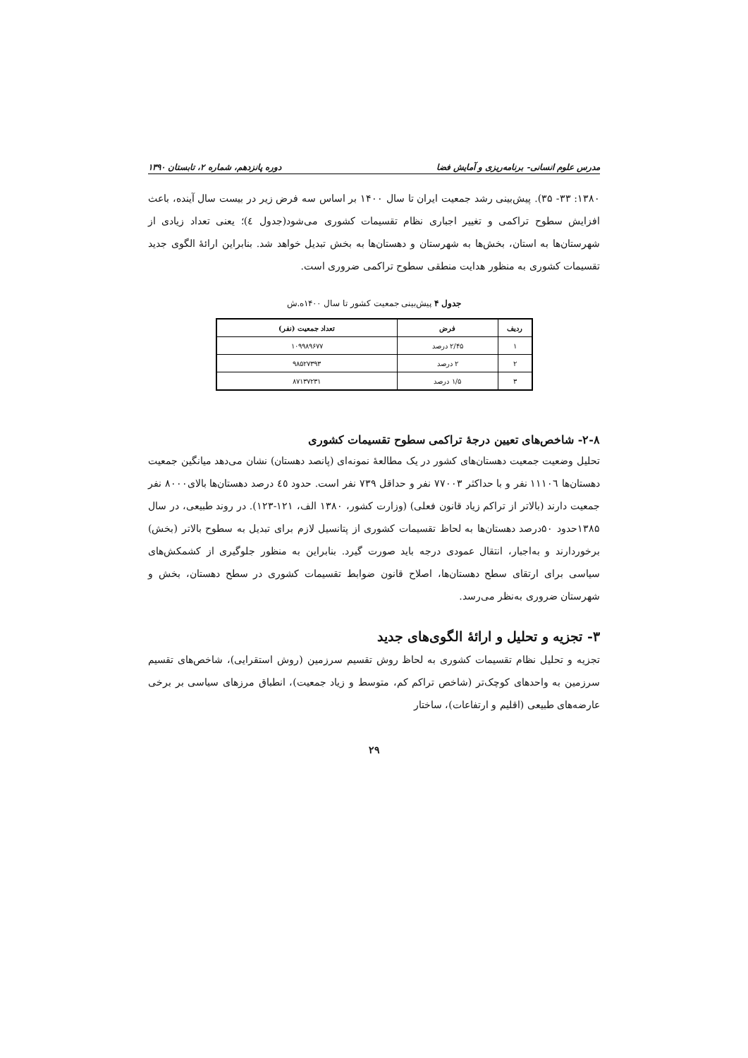مدرس علوم انسانی- برنامه‌ریزی و آمایش فضا دوره پانزدهم، شماره ۲، تابستان ۱۳۹۰
۱۳۸۰: ۳۳- ۳۵). پیش‌بینی رشد جمعیت ایران تا سال ۱۴۰۰ بر اساس سه فرض زیر در بیست سال آینده، باعث افزایش سطوح تراکمی و تغییر اجباری نظام تقسیمات کشوری می‌شود(جدول ٤)؛ یعنی تعداد زیادی از شهرستان‌ها به استان، بخش‌ها به شهرستان و دهستان‌ها به بخش تبدیل خواهد شد. بنابراین ارائۀ الگوی جدید تقسیمات کشوری به منظور هدایت منطقی سطوح تراکمی ضروری است.
جدول ۴ پیش‌بینی جمعیت کشور تا سال ۱۴۰۰ه.ش
| ردیف | فرض | تعداد جمعیت (نفر) |
| --- | --- | --- |
| ۱ | ۲/۴۵ درصد | ۱۰۹۹۸۹۶۷۷ |
| ۲ | ۲ درصد | ۹۸۵۲۷۳۹۳ |
| ۳ | ۱/۵ درصد | ۸۷۱۳۷۲۳۱ |
۲-۸- شاخص‌های تعیین درجۀ تراکمی سطوح تقسیمات کشوری
تحلیل وضعیت جمعیت دهستان‌های کشور در یک مطالعۀ نمونه‌ای (پانصد دهستان) نشان می‌دهد میانگین جمعیت دهستان‌ها ۱۱۱۰٦ نفر و با حداکثر ۷۷۰۰۳ نفر و حداقل ۷۳۹ نفر است. حدود ٤٥ درصد دهستان‌ها بالای۸۰۰۰ نفر جمعیت دارند (بالاتر از تراکم زیاد قانون فعلی) (وزارت کشور، ۱۳۸۰ الف، ۱۲۱-۱۲۳). در روند طبیعی، در سال ۱۳۸۵حدود ۵۰درصد دهستان‌ها به لحاظ تقسیمات کشوری از پتانسیل لازم برای تبدیل به سطوح بالاتر (بخش) برخوردارند و به‌اجبار، انتقال عمودی درجه باید صورت گیرد. بنابراین به منظور جلوگیری از کشمکش‌های سیاسی برای ارتقای سطح دهستان‌ها، اصلاح قانون ضوابط تقسیمات کشوری در سطح دهستان، بخش و شهرستان ضروری به‌نظر می‌رسد.
۳- تجزیه و تحلیل و ارائۀ الگوی‌های جدید
تجزیه و تحلیل نظام تقسیمات کشوری به لحاظ روش تقسیم سرزمین (روش استقرایی)، شاخص‌های تقسیم سرزمین به واحدهای کوچک‌تر (شاخص تراکم کم، متوسط و زیاد جمعیت)، انطباق مرزهای سیاسی بر برخی عارضه‌های طبیعی (اقلیم و ارتفاعات)، ساختار
۲۹